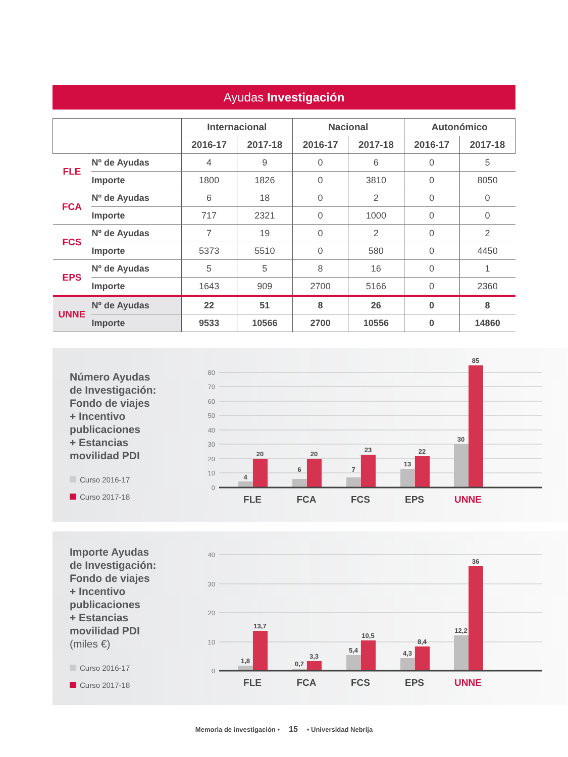Ayudas Investigación
| | | Internacional | | Nacional | | Autonómico | |
| --- | --- | --- | --- | --- | --- | --- | --- |
| | | 2016-17 | 2017-18 | 2016-17 | 2017-18 | 2016-17 | 2017-18 |
| FLE | Nº de Ayudas | 4 | 9 | 0 | 6 | 0 | 5 |
| | Importe | 1800 | 1826 | 0 | 3810 | 0 | 8050 |
| FCA | Nº de Ayudas | 6 | 18 | 0 | 2 | 0 | 0 |
| | Importe | 717 | 2321 | 0 | 1000 | 0 | 0 |
| FCS | Nº de Ayudas | 7 | 19 | 0 | 2 | 0 | 2 |
| | Importe | 5373 | 5510 | 0 | 580 | 0 | 4450 |
| EPS | Nº de Ayudas | 5 | 5 | 8 | 16 | 0 | 1 |
| | Importe | 1643 | 909 | 2700 | 5166 | 0 | 2360 |
| UNNE | Nº de Ayudas | 22 | 51 | 8 | 26 | 0 | 8 |
| | Importe | 9533 | 10566 | 2700 | 10556 | 0 | 14860 |
Número Ayudas
de Investigación:
Fondo de viajes
+ Incentivo
publicaciones
+ Estancias
movilidad PDI
Curso 2016-17
Curso 2017-18
80
70
60
50
40
30
20
10
0
4
20
6
20
7
23
13
22
30
85
FLE
FCA
FCS
EPS
UNNE
Importe Ayudas
de Investigación:
Fondo de viajes
+ Incentivo
publicaciones
+ Estancias
movilidad PDI
(miles €)
Curso 2016-17
Curso 2017-18
40
30
20
10
0
1,8
13,7
0,7
3,3
5,4
10,5
4,3
8,4
12,2
36
FLE
FCA
FCS
EPS
UNNE
Memoria de investigación • 15 • Universidad Nebrija